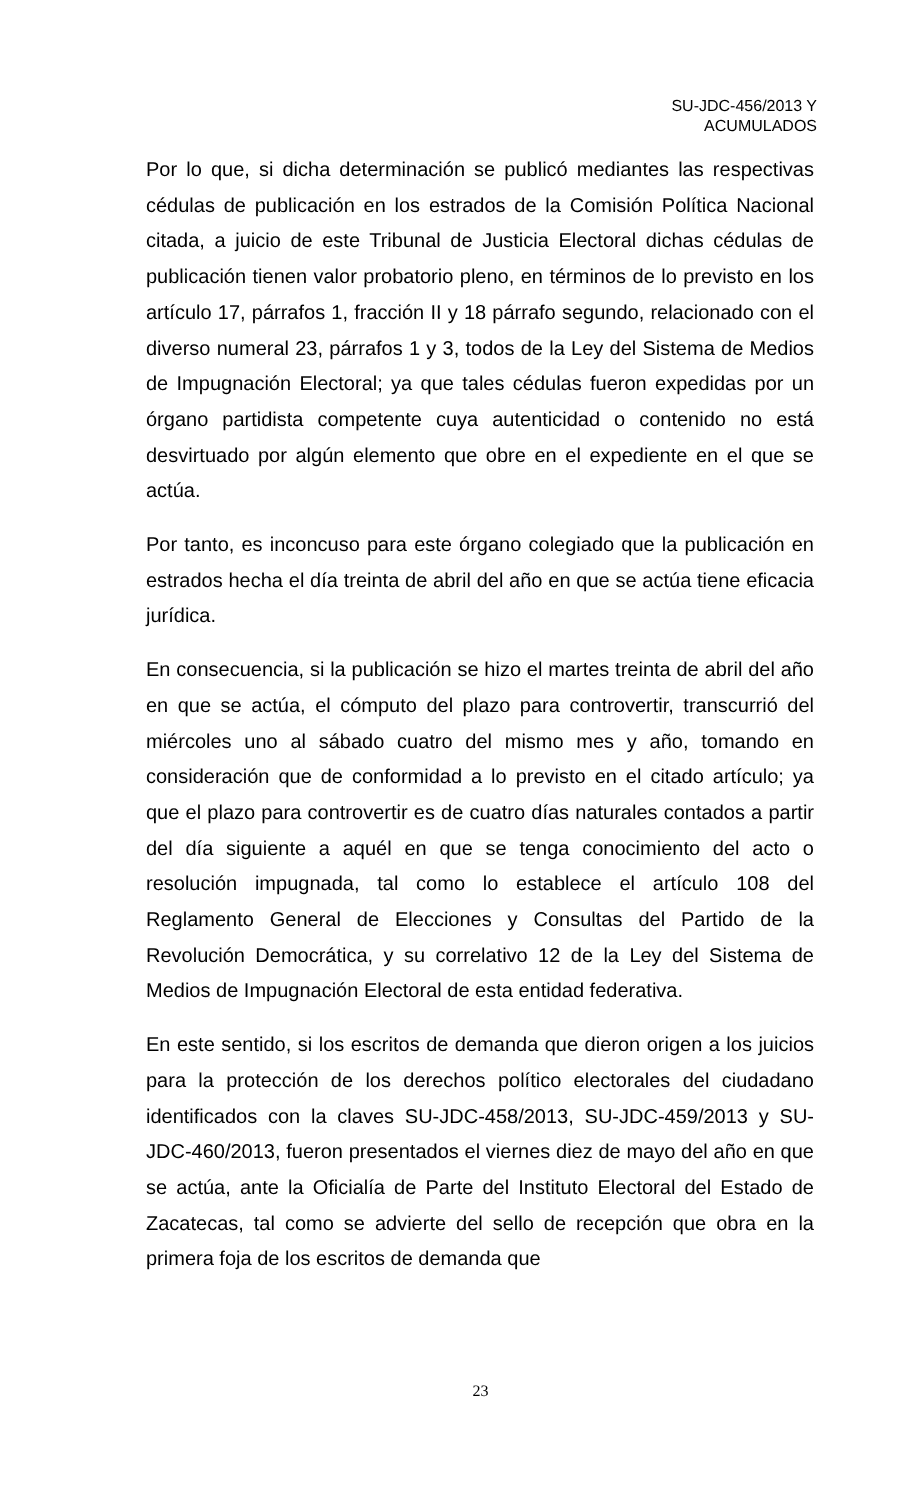SU-JDC-456/2013 Y
ACUMULADOS
Por lo que, si dicha determinación se publicó mediantes las respectivas cédulas de publicación en los estrados de la Comisión Política Nacional citada, a juicio de este Tribunal de Justicia Electoral dichas cédulas de publicación tienen valor probatorio pleno, en términos de lo previsto en los artículo 17, párrafos 1, fracción II y 18 párrafo segundo, relacionado con el diverso numeral 23, párrafos 1 y 3, todos de la Ley del Sistema de Medios de Impugnación Electoral; ya que tales cédulas fueron expedidas por un órgano partidista competente cuya autenticidad o contenido no está desvirtuado por algún elemento que obre en el expediente en el que se actúa.
Por tanto, es inconcuso para este órgano colegiado que la publicación en estrados hecha el día treinta de abril del año en que se actúa tiene eficacia jurídica.
En consecuencia, si la publicación se hizo el martes treinta de abril del año en que se actúa, el cómputo del plazo para controvertir, transcurrió del miércoles uno al sábado cuatro del mismo mes y año, tomando en consideración que de conformidad a lo previsto en el citado artículo; ya que el plazo para controvertir es de cuatro días naturales contados a partir del día siguiente a aquél en que se tenga conocimiento del acto o resolución impugnada, tal como lo establece el artículo 108 del Reglamento General de Elecciones y Consultas del Partido de la Revolución Democrática, y su correlativo 12 de la Ley del Sistema de Medios de Impugnación Electoral de esta entidad federativa.
En este sentido, si los escritos de demanda que dieron origen a los juicios para la protección de los derechos político electorales del ciudadano identificados con la claves SU-JDC-458/2013, SU-JDC-459/2013 y SU-JDC-460/2013, fueron presentados el viernes diez de mayo del año en que se actúa, ante la Oficialía de Parte del Instituto Electoral del Estado de Zacatecas, tal como se advierte del sello de recepción que obra en la primera foja de los escritos de demanda que
23